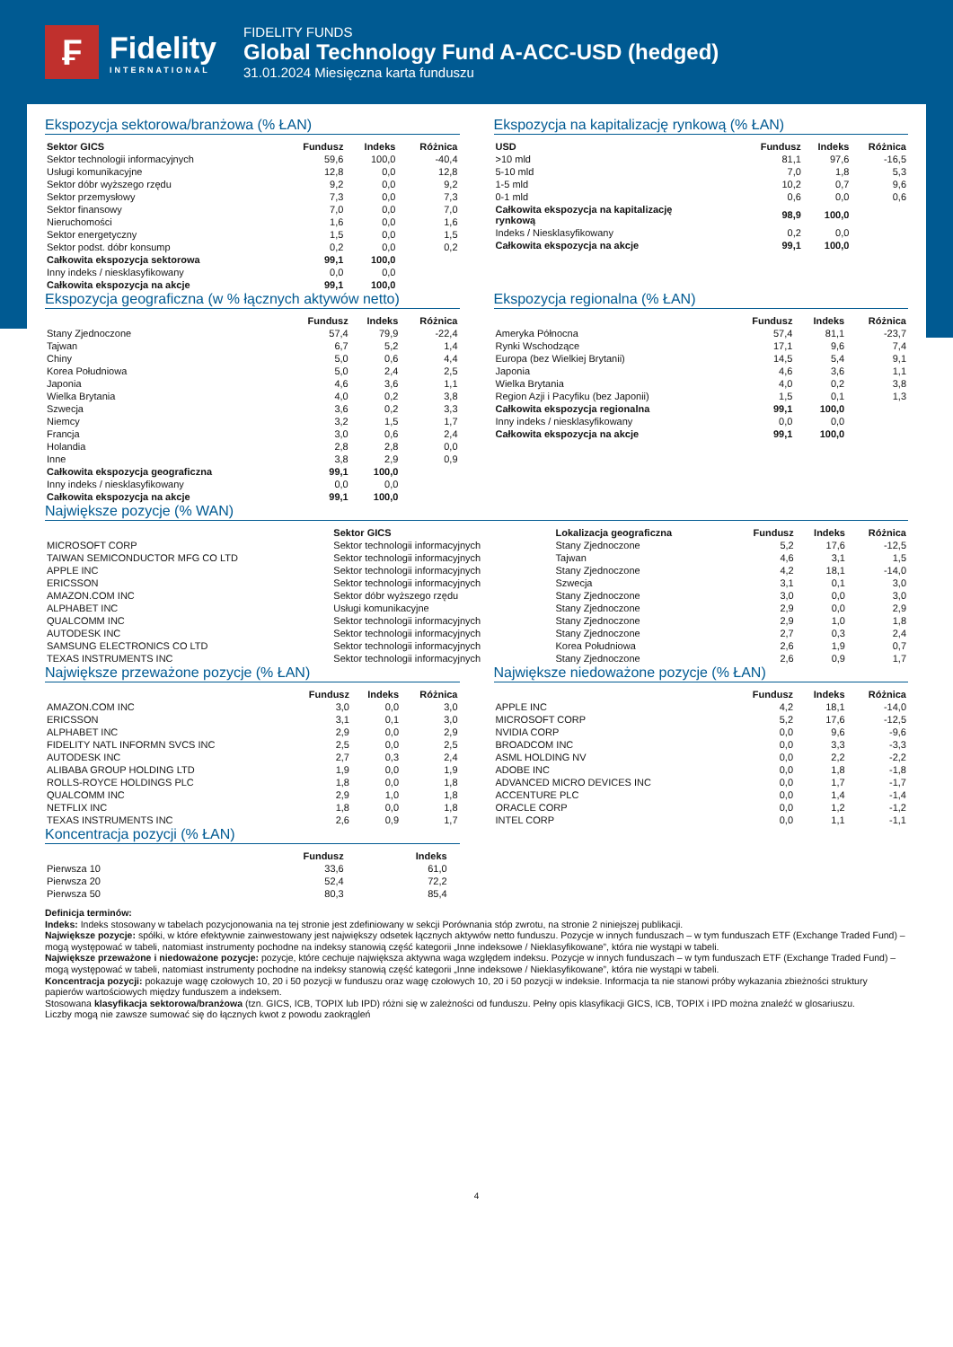₣
Fidelity
INTERNATIONAL
FIDELITY FUNDS
Global Technology Fund A-ACC-USD (hedged)
31.01.2024 Miesięczna karta funduszu
Ekspozycja sektorowa/branżowa (% ŁAN)
| Sektor GICS | Fundusz | Indeks | Różnica |
| --- | --- | --- | --- |
| Sektor technologii informacyjnych | 59,6 | 100,0 | -40,4 |
| Usługi komunikacyjne | 12,8 | 0,0 | 12,8 |
| Sektor dóbr wyższego rzędu | 9,2 | 0,0 | 9,2 |
| Sektor przemysłowy | 7,3 | 0,0 | 7,3 |
| Sektor finansowy | 7,0 | 0,0 | 7,0 |
| Nieruchomości | 1,6 | 0,0 | 1,6 |
| Sektor energetyczny | 1,5 | 0,0 | 1,5 |
| Sektor podst. dóbr konsump | 0,2 | 0,0 | 0,2 |
| Całkowita ekspozycja sektorowa | 99,1 | 100,0 | |
| Inny indeks / niesklasyfikowany | 0,0 | 0,0 | |
| Całkowita ekspozycja na akcje | 99,1 | 100,0 | |
Ekspozycja na kapitalizację rynkową (% ŁAN)
| USD | Fundusz | Indeks | Różnica |
| --- | --- | --- | --- |
| >10 mld | 81,1 | 97,6 | -16,5 |
| 5-10 mld | 7,0 | 1,8 | 5,3 |
| 1-5 mld | 10,2 | 0,7 | 9,6 |
| 0-1 mld | 0,6 | 0,0 | 0,6 |
| Całkowita ekspozycja na kapitalizację rynkową | 98,9 | 100,0 | |
| Indeks / Niesklasyfikowany | 0,2 | 0,0 | |
| Całkowita ekspozycja na akcje | 99,1 | 100,0 | |
Ekspozycja geograficzna (w % łącznych aktywów netto)
| | Fundusz | Indeks | Różnica |
| --- | --- | --- | --- |
| Stany Zjednoczone | 57,4 | 79,9 | -22,4 |
| Tajwan | 6,7 | 5,2 | 1,4 |
| Chiny | 5,0 | 0,6 | 4,4 |
| Korea Południowa | 5,0 | 2,4 | 2,5 |
| Japonia | 4,6 | 3,6 | 1,1 |
| Wielka Brytania | 4,0 | 0,2 | 3,8 |
| Szwecja | 3,6 | 0,2 | 3,3 |
| Niemcy | 3,2 | 1,5 | 1,7 |
| Francja | 3,0 | 0,6 | 2,4 |
| Holandia | 2,8 | 2,8 | 0,0 |
| Inne | 3,8 | 2,9 | 0,9 |
| Całkowita ekspozycja geograficzna | 99,1 | 100,0 | |
| Inny indeks / niesklasyfikowany | 0,0 | 0,0 | |
| Całkowita ekspozycja na akcje | 99,1 | 100,0 | |
Ekspozycja regionalna (% ŁAN)
| | Fundusz | Indeks | Różnica |
| --- | --- | --- | --- |
| Ameryka Północna | 57,4 | 81,1 | -23,7 |
| Rynki Wschodzące | 17,1 | 9,6 | 7,4 |
| Europa (bez Wielkiej Brytanii) | 14,5 | 5,4 | 9,1 |
| Japonia | 4,6 | 3,6 | 1,1 |
| Wielka Brytania | 4,0 | 0,2 | 3,8 |
| Region Azji i Pacyfiku (bez Japonii) | 1,5 | 0,1 | 1,3 |
| Całkowita ekspozycja regionalna | 99,1 | 100,0 | |
| Inny indeks / niesklasyfikowany | 0,0 | 0,0 | |
| Całkowita ekspozycja na akcje | 99,1 | 100,0 | |
Największe pozycje (% WAN)
| | Sektor GICS | Lokalizacja geograficzna | Fundusz | Indeks | Różnica |
| --- | --- | --- | --- | --- | --- |
| MICROSOFT CORP | Sektor technologii informacyjnych | Stany Zjednoczone | 5,2 | 17,6 | -12,5 |
| TAIWAN SEMICONDUCTOR MFG CO LTD | Sektor technologii informacyjnych | Tajwan | 4,6 | 3,1 | 1,5 |
| APPLE INC | Sektor technologii informacyjnych | Stany Zjednoczone | 4,2 | 18,1 | -14,0 |
| ERICSSON | Sektor technologii informacyjnych | Szwecja | 3,1 | 0,1 | 3,0 |
| AMAZON.COM INC | Sektor dóbr wyższego rzędu | Stany Zjednoczone | 3,0 | 0,0 | 3,0 |
| ALPHABET INC | Usługi komunikacyjne | Stany Zjednoczone | 2,9 | 0,0 | 2,9 |
| QUALCOMM INC | Sektor technologii informacyjnych | Stany Zjednoczone | 2,9 | 1,0 | 1,8 |
| AUTODESK INC | Sektor technologii informacyjnych | Stany Zjednoczone | 2,7 | 0,3 | 2,4 |
| SAMSUNG ELECTRONICS CO LTD | Sektor technologii informacyjnych | Korea Południowa | 2,6 | 1,9 | 0,7 |
| TEXAS INSTRUMENTS INC | Sektor technologii informacyjnych | Stany Zjednoczone | 2,6 | 0,9 | 1,7 |
Największe przeważone pozycje (% ŁAN)
| | Fundusz | Indeks | Różnica |
| --- | --- | --- | --- |
| AMAZON.COM INC | 3,0 | 0,0 | 3,0 |
| ERICSSON | 3,1 | 0,1 | 3,0 |
| ALPHABET INC | 2,9 | 0,0 | 2,9 |
| FIDELITY NATL INFORMN SVCS INC | 2,5 | 0,0 | 2,5 |
| AUTODESK INC | 2,7 | 0,3 | 2,4 |
| ALIBABA GROUP HOLDING LTD | 1,9 | 0,0 | 1,9 |
| ROLLS-ROYCE HOLDINGS PLC | 1,8 | 0,0 | 1,8 |
| QUALCOMM INC | 2,9 | 1,0 | 1,8 |
| NETFLIX INC | 1,8 | 0,0 | 1,8 |
| TEXAS INSTRUMENTS INC | 2,6 | 0,9 | 1,7 |
Największe niedoważone pozycje (% ŁAN)
| | Fundusz | Indeks | Różnica |
| --- | --- | --- | --- |
| APPLE INC | 4,2 | 18,1 | -14,0 |
| MICROSOFT CORP | 5,2 | 17,6 | -12,5 |
| NVIDIA CORP | 0,0 | 9,6 | -9,6 |
| BROADCOM INC | 0,0 | 3,3 | -3,3 |
| ASML HOLDING NV | 0,0 | 2,2 | -2,2 |
| ADOBE INC | 0,0 | 1,8 | -1,8 |
| ADVANCED MICRO DEVICES INC | 0,0 | 1,7 | -1,7 |
| ACCENTURE PLC | 0,0 | 1,4 | -1,4 |
| ORACLE CORP | 0,0 | 1,2 | -1,2 |
| INTEL CORP | 0,0 | 1,1 | -1,1 |
Koncentracja pozycji (% ŁAN)
| | Fundusz | Indeks | |
| --- | --- | --- | --- |
| Pierwsza 10 | 33,6 | 61,0 | |
| Pierwsza 20 | 52,4 | 72,2 | |
| Pierwsza 50 | 80,3 | 85,4 | |
Definicja terminów:
Indeks: Indeks stosowany w tabelach pozycjonowania na tej stronie jest zdefiniowany w sekcji Porównania stóp zwrotu, na stronie 2 niniejszej publikacji.
Największe pozycje: spółki, w które efektywnie zainwestowany jest największy odsetek łącznych aktywów netto funduszu. Pozycje w innych funduszach – w tym funduszach ETF (Exchange Traded Fund) – mogą występować w tabeli, natomiast instrumenty pochodne na indeksy stanowią część kategorii „Inne indeksowe / Nieklasyfikowane”, która nie wystąpi w tabeli.
Największe przeważone i niedoważone pozycje: pozycje, które cechuje największa aktywna waga względem indeksu. Pozycje w innych funduszach – w tym funduszach ETF (Exchange Traded Fund) – mogą występować w tabeli, natomiast instrumenty pochodne na indeksy stanowią część kategorii „Inne indeksowe / Nieklasyfikowane”, która nie wystąpi w tabeli.
Koncentracja pozycji: pokazuje wagę czołowych 10, 20 i 50 pozycji w funduszu oraz wagę czołowych 10, 20 i 50 pozycji w indeksie. Informacja ta nie stanowi próby wykazania zbieżności struktury papierów wartościowych między funduszem a indeksem.
Stosowana klasyfikacja sektorowa/branżowa (tzn. GICS, ICB, TOPIX lub IPD) różni się w zależności od funduszu. Pełny opis klasyfikacji GICS, ICB, TOPIX i IPD można znaleźć w glosariuszu.
Liczby mogą nie zawsze sumować się do łącznych kwot z powodu zaokrągleń
4